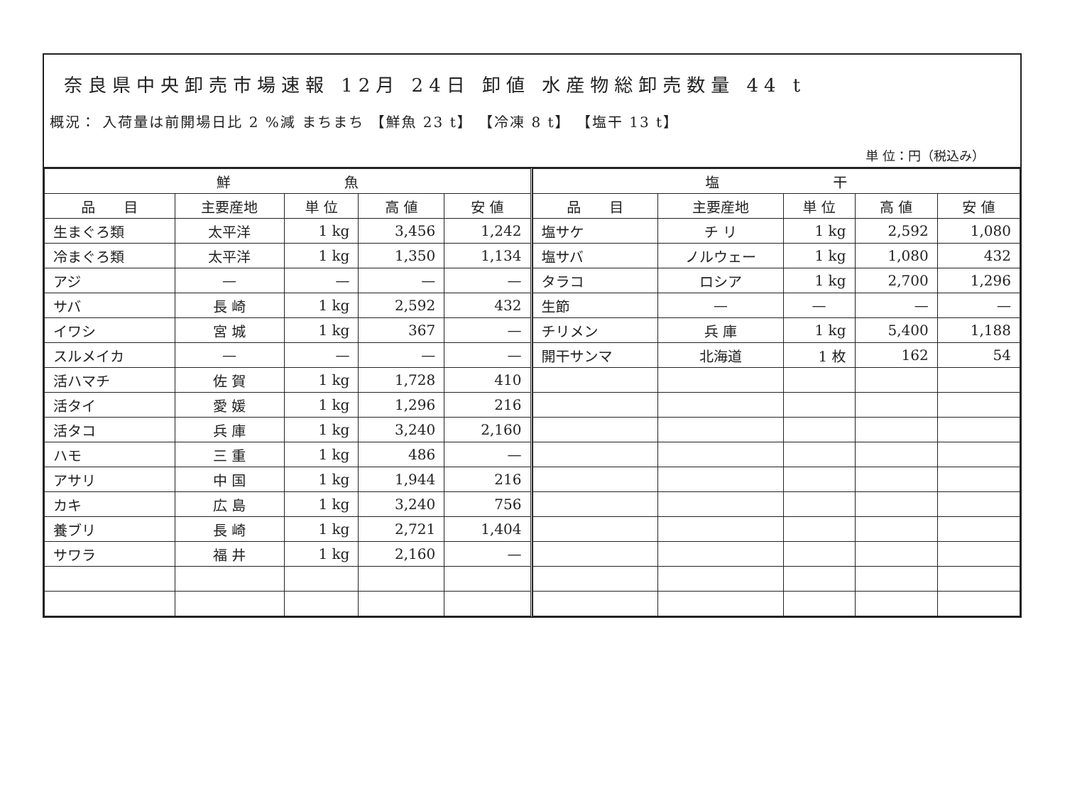奈良県中央卸売市場速報 12月 24日 卸値 水産物総卸売数量 44 t
概況： 入荷量は前開場日比 2 %減 まちまち 【鮮魚 23 t】 【冷凍 8 t】 【塩干 13 t】
単 位：円（税込み）
| 鮮 魚 | | | | |
| --- | --- | --- | --- | --- |
| 品 目 | 主要産地 | 単 位 | 高 値 | 安 値 |
| 生まぐろ類 | 太平洋 | 1 kg | 3,456 | 1,242 |
| 冷まぐろ類 | 太平洋 | 1 kg | 1,350 | 1,134 |
| アジ | — | — | — | — |
| サバ | 長 崎 | 1 kg | 2,592 | 432 |
| イワシ | 宮 城 | 1 kg | 367 | — |
| スルメイカ | — | — | — | — |
| 活ハマチ | 佐 賀 | 1 kg | 1,728 | 410 |
| 活タイ | 愛 媛 | 1 kg | 1,296 | 216 |
| 活タコ | 兵 庫 | 1 kg | 3,240 | 2,160 |
| ハモ | 三 重 | 1 kg | 486 | — |
| アサリ | 中 国 | 1 kg | 1,944 | 216 |
| カキ | 広 島 | 1 kg | 3,240 | 756 |
| 養ブリ | 長 崎 | 1 kg | 2,721 | 1,404 |
| サワラ | 福 井 | 1 kg | 2,160 | — |
| 塩 干 | | | | |
| --- | --- | --- | --- | --- |
| 品 目 | 主要産地 | 単 位 | 高 値 | 安 値 |
| 塩サケ | チ リ | 1 kg | 2,592 | 1,080 |
| 塩サバ | ノルウェー | 1 kg | 1,080 | 432 |
| タラコ | ロシア | 1 kg | 2,700 | 1,296 |
| 生節 | — | — | — | — |
| チリメン | 兵 庫 | 1 kg | 5,400 | 1,188 |
| 開干サンマ | 北海道 | 1 枚 | 162 | 54 |